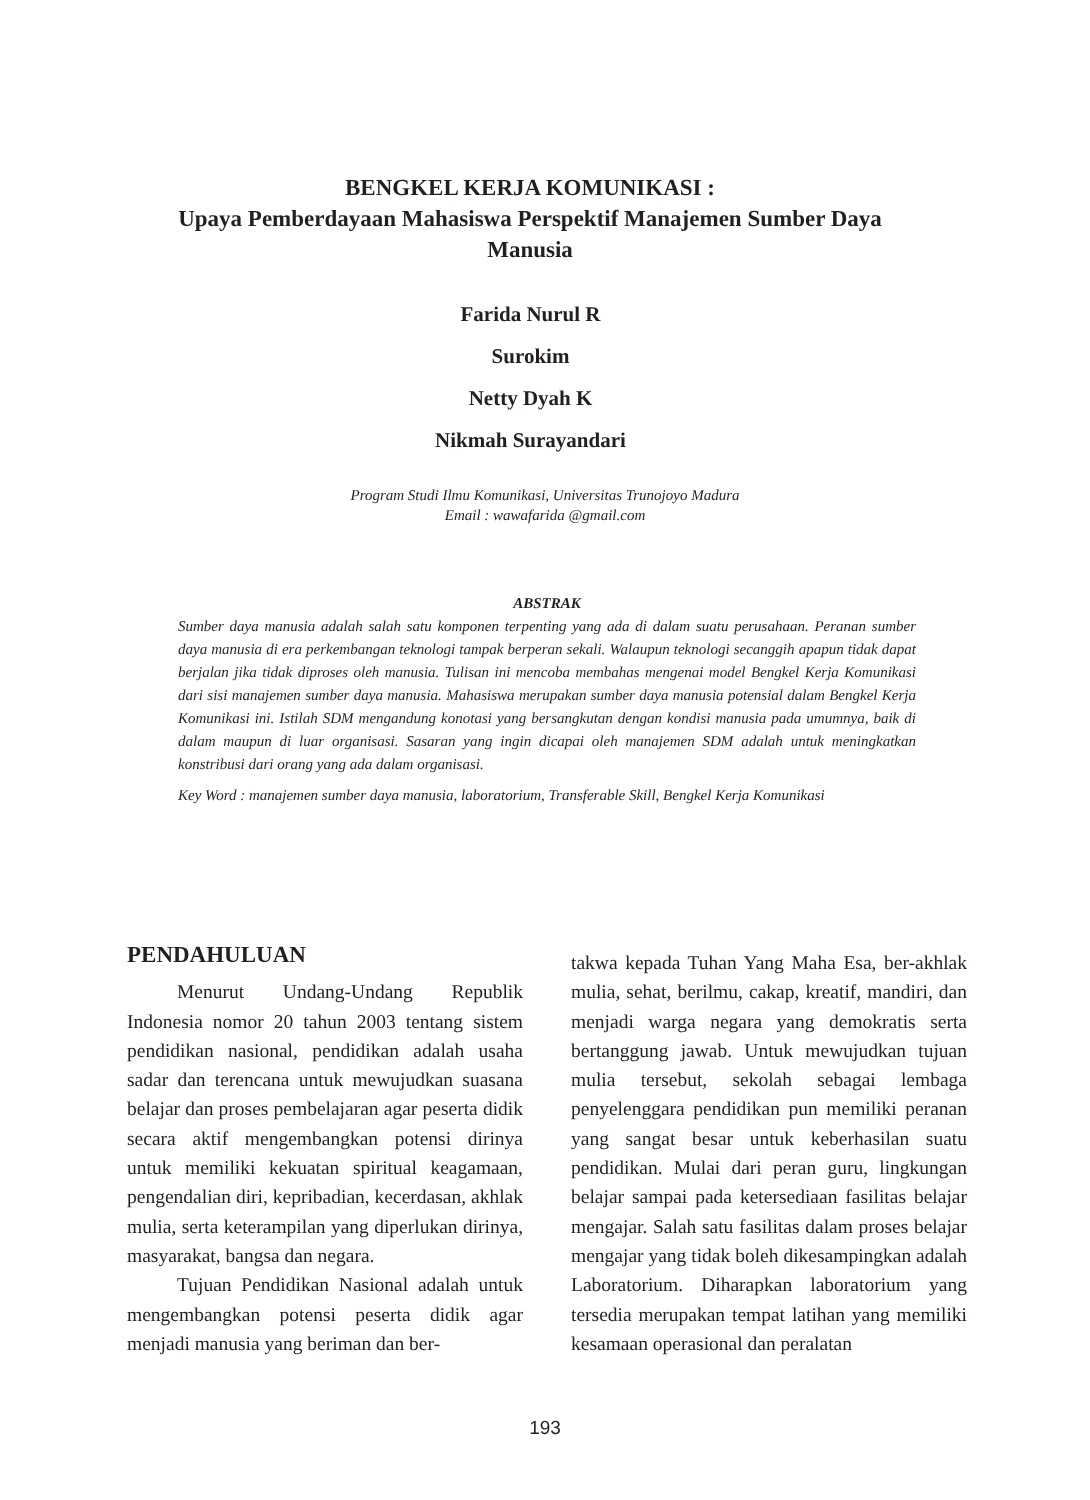BENGKEL KERJA KOMUNIKASI :
Upaya Pemberdayaan Mahasiswa Perspektif Manajemen Sumber Daya Manusia
Farida Nurul R
Surokim
Netty Dyah K
Nikmah Surayandari
Program Studi Ilmu Komunikasi, Universitas Trunojoyo Madura
Email : wawafarida @gmail.com
ABSTRAK
Sumber daya manusia adalah salah satu komponen terpenting yang ada di dalam suatu perusahaan. Peranan sumber daya manusia di era perkembangan teknologi tampak berperan sekali. Walaupun teknologi secanggih apapun tidak dapat berjalan jika tidak diproses oleh manusia. Tulisan ini mencoba membahas mengenai model Bengkel Kerja Komunikasi dari sisi manajemen sumber daya manusia. Mahasiswa merupakan sumber daya manusia potensial dalam Bengkel Kerja Komunikasi ini. Istilah SDM mengandung konotasi yang bersangkutan dengan kondisi manusia pada umumnya, baik di dalam maupun di luar organisasi. Sasaran yang ingin dicapai oleh manajemen SDM adalah untuk meningkatkan konstribusi dari orang yang ada dalam organisasi.
Key Word : manajemen sumber daya manusia, laboratorium, Transferable Skill, Bengkel Kerja Komunikasi
PENDAHULUAN
Menurut Undang-Undang Republik Indonesia nomor 20 tahun 2003 tentang sistem pendidikan nasional, pendidikan adalah usaha sadar dan terencana untuk mewujudkan suasana belajar dan proses pembelajaran agar peserta didik secara aktif mengembangkan potensi dirinya untuk memiliki kekuatan spiritual keagamaan, pengendalian diri, kepribadian, kecerdasan, akhlak mulia, serta keterampilan yang diperlukan dirinya, masyarakat, bangsa dan negara.
Tujuan Pendidikan Nasional adalah untuk mengembangkan potensi peserta didik agar menjadi manusia yang beriman dan ber-
takwa kepada Tuhan Yang Maha Esa, ber-akhlak mulia, sehat, berilmu, cakap, kreatif, mandiri, dan menjadi warga negara yang demokratis serta bertanggung jawab. Untuk mewujudkan tujuan mulia tersebut, sekolah sebagai lembaga penyelenggara pendidikan pun memiliki peranan yang sangat besar untuk keberhasilan suatu pendidikan. Mulai dari peran guru, lingkungan belajar sampai pada ketersediaan fasilitas belajar mengajar. Salah satu fasilitas dalam proses belajar mengajar yang tidak boleh dikesampingkan adalah Laboratorium. Diharapkan laboratorium yang tersedia merupakan tempat latihan yang memiliki kesamaan operasional dan peralatan
193